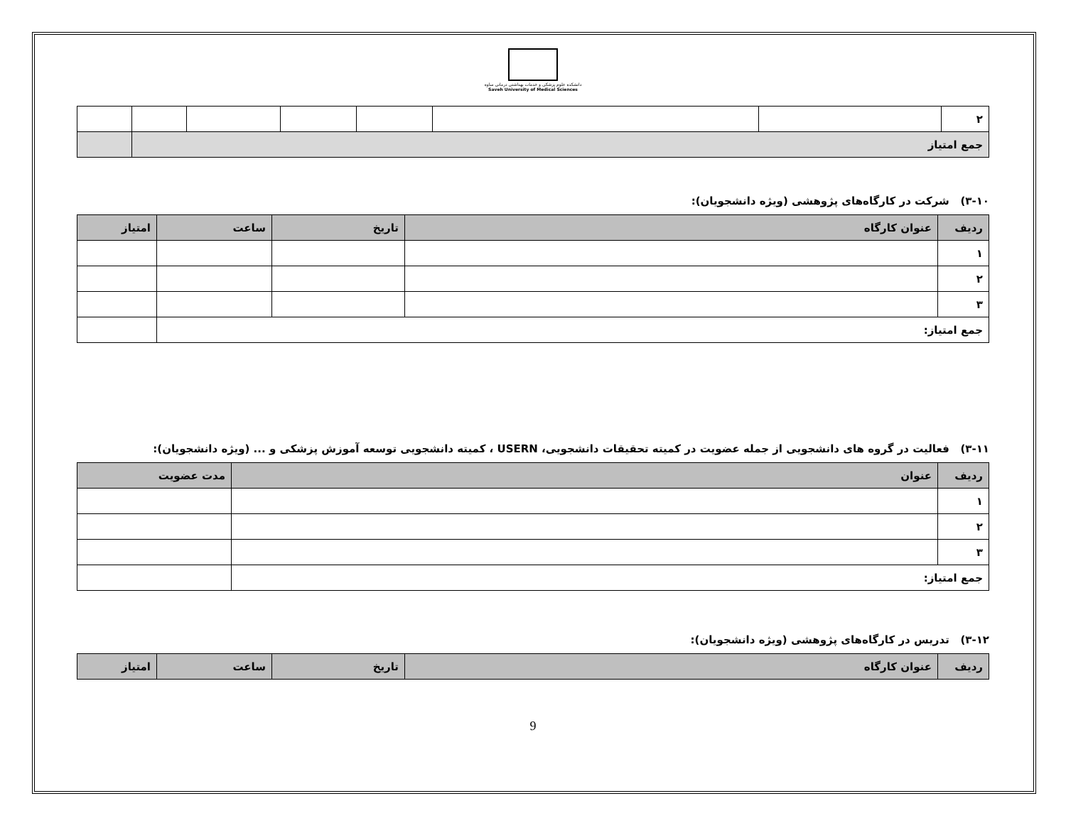دانشکده علوم پزشکی و خدمات بهداشتی درمانی ساوه
Saveh University of Medical Sciences
| ۲ | | | | | | | |
| جمع امتیاز | | | | | | | |
۳-۱۰) شرکت در کارگاه‌های پژوهشی (ویژه دانشجویان):
| ردیف | عنوان کارگاه | تاریخ | ساعت | امتیاز |
| --- | --- | --- | --- | --- |
| ۱ | | | | |
| ۲ | | | | |
| ۳ | | | | |
| جمع امتیاز: | | | | |
۳-۱۱) فعالیت در گروه های دانشجویی از جمله عضویت در کمیته تحقیقات دانشجویی، USERN ، کمیته دانشجویی توسعه آموزش پزشکی و ... (ویژه دانشجویان):
| ردیف | عنوان | مدت عضویت |
| --- | --- | --- |
| ۱ | | |
| ۲ | | |
| ۳ | | |
| جمع امتیاز: | | |
۳-۱۲) تدریس در کارگاه‌های پژوهشی (ویژه دانشجویان):
| ردیف | عنوان کارگاه | تاریخ | ساعت | امتیاز |
| --- | --- | --- | --- | --- |
9